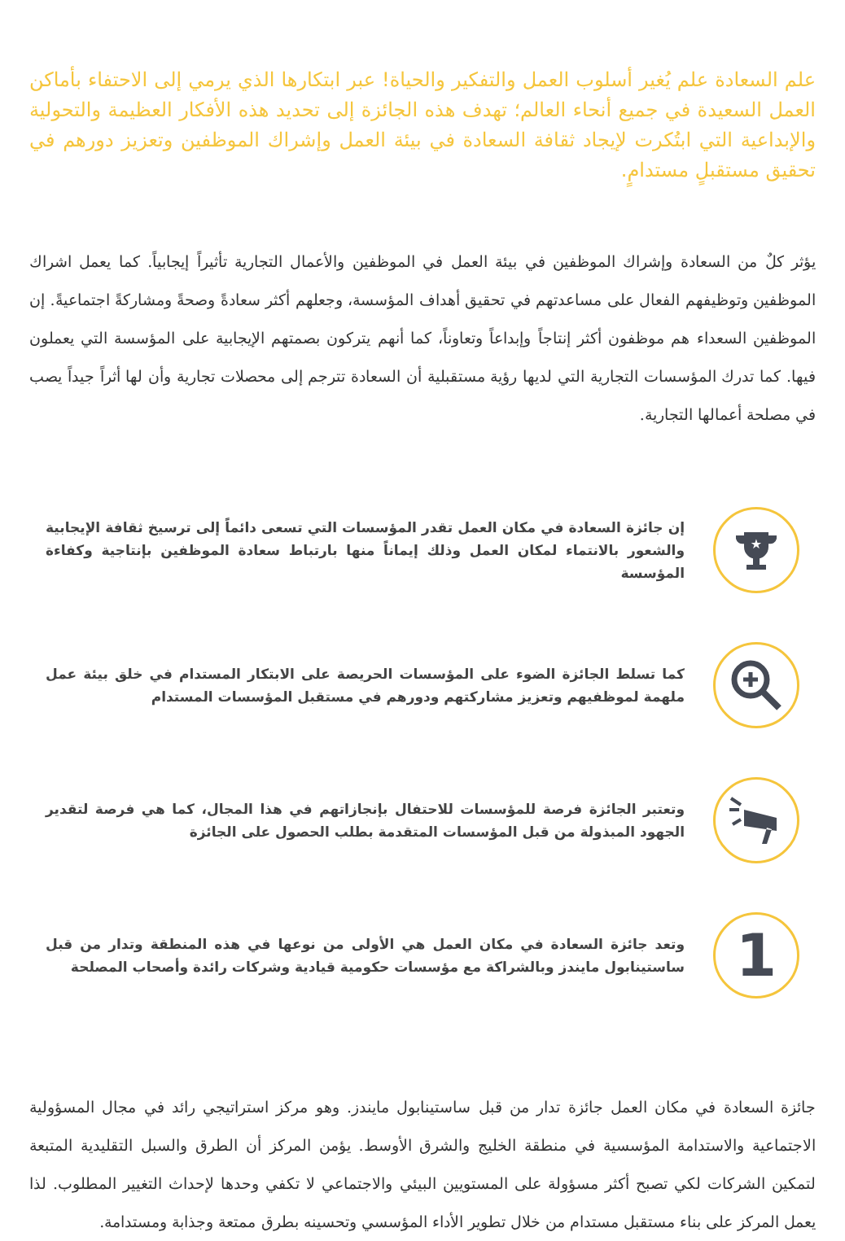علم السعادة علم يُغير أسلوب العمل والتفكير والحياة! عبر ابتكارها الذي يرمي إلى الاحتفاء بأماكن العمل السعيدة في جميع أنحاء العالم؛ تهدف هذه الجائزة إلى تحديد هذه الأفكار العظيمة والتحولية والإبداعية التي ابتُكرت لإيجاد ثقافة السعادة في بيئة العمل وإشراك الموظفين وتعزيز دورهم في تحقيق مستقبلٍ مستدامٍ.
يؤثر كلٌ من السعادة وإشراك الموظفين في بيئة العمل في الموظفين والأعمال التجارية تأثيراً إيجابياً. كما يعمل اشراك الموظفين وتوظيفهم الفعال على مساعدتهم في تحقيق أهداف المؤسسة، وجعلهم أكثر سعادةً وصحةً ومشاركةً اجتماعيةً. إن الموظفين السعداء هم موظفون أكثر إنتاجاً وإبداعاً وتعاوناً، كما أنهم يتركون بصمتهم الإيجابية على المؤسسة التي يعملون فيها. كما تدرك المؤسسات التجارية التي لديها رؤية مستقبلية أن السعادة تترجم إلى محصلات تجارية وأن لها أثراً جيداً يصب في مصلحة أعمالها التجارية.
★
إن جائزة السعادة في مكان العمل تقدر المؤسسات التي تسعى دائماً إلى ترسيخ ثقافة الإيجابية والشعور بالانتماء لمكان العمل وذلك إيماناً منها بارتباط سعادة الموظفين بإنتاجية وكفاءة المؤسسة
كما تسلط الجائزة الضوء على المؤسسات الحريصة على الابتكار المستدام في خلق بيئة عمل ملهمة لموظفيهم وتعزيز مشاركتهم ودورهم في مستقبل المؤسسات المستدام
وتعتبر الجائزة فرصة للمؤسسات للاحتفال بإنجازاتهم في هذا المجال، كما هي فرصة لتقدير الجهود المبذولة من قبل المؤسسات المتقدمة بطلب الحصول على الجائزة
1
وتعد جائزة السعادة في مكان العمل هي الأولى من نوعها في هذه المنطقة وتدار من قبل ساستينابول مايندز وبالشراكة مع مؤسسات حكومية قيادية وشركات رائدة وأصحاب المصلحة
جائزة السعادة في مكان العمل جائزة تدار من قبل ساستينابول مايندز. وهو مركز استراتيجي رائد في مجال المسؤولية الاجتماعية والاستدامة المؤسسية في منطقة الخليج والشرق الأوسط. يؤمن المركز أن الطرق والسبل التقليدية المتبعة لتمكين الشركات لكي تصبح أكثر مسؤولة على المستويين البيئي والاجتماعي لا تكفي وحدها لإحداث التغيير المطلوب. لذا يعمل المركز على بناء مستقبل مستدام من خلال تطوير الأداء المؤسسي وتحسينه بطرق ممتعة وجذابة ومستدامة.